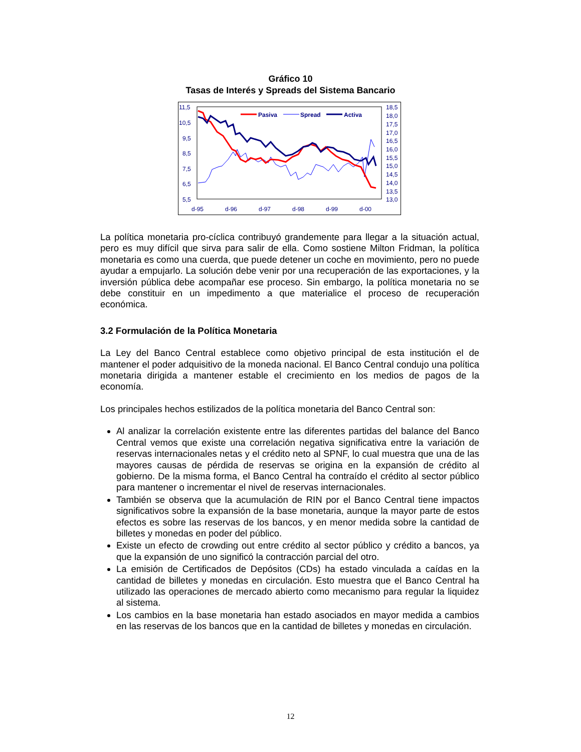Gráfico 10
Tasas de Interés y Spreads del Sistema Bancario
11,5
10,5
9,5
8,5
7,5
6,5
5,5
18,5
18,0
17,5
17,0
16,5
16,0
15,5
15,0
14,5
14,0
13,5
13,0
d-95
d-96
d-97
d-98
d-99
d-00
Pasiva
Spread
Activa
La política monetaria pro-cíclica contribuyó grandemente para llegar a la situación actual, pero es muy difícil que sirva para salir de ella. Como sostiene Milton Fridman, la política monetaria es como una cuerda, que puede detener un coche en movimiento, pero no puede ayudar a empujarlo. La solución debe venir por una recuperación de las exportaciones, y la inversión pública debe acompañar ese proceso. Sin embargo, la política monetaria no se debe constituir en un impedimento a que materialice el proceso de recuperación económica.
3.2 Formulación de la Política Monetaria
La Ley del Banco Central establece como objetivo principal de esta institución el de mantener el poder adquisitivo de la moneda nacional. El Banco Central condujo una política monetaria dirigida a mantener estable el crecimiento en los medios de pagos de la economía.
Los principales hechos estilizados de la política monetaria del Banco Central son:
Al analizar la correlación existente entre las diferentes partidas del balance del Banco Central vemos que existe una correlación negativa significativa entre la variación de reservas internacionales netas y el crédito neto al SPNF, lo cual muestra que una de las mayores causas de pérdida de reservas se origina en la expansión de crédito al gobierno. De la misma forma, el Banco Central ha contraído el crédito al sector público para mantener o incrementar el nivel de reservas internacionales.
También se observa que la acumulación de RIN por el Banco Central tiene impactos significativos sobre la expansión de la base monetaria, aunque la mayor parte de estos efectos es sobre las reservas de los bancos, y en menor medida sobre la cantidad de billetes y monedas en poder del público.
Existe un efecto de crowding out entre crédito al sector público y crédito a bancos, ya que la expansión de uno significó la contracción parcial del otro.
La emisión de Certificados de Depósitos (CDs) ha estado vinculada a caídas en la cantidad de billetes y monedas en circulación. Esto muestra que el Banco Central ha utilizado las operaciones de mercado abierto como mecanismo para regular la liquidez al sistema.
Los cambios en la base monetaria han estado asociados en mayor medida a cambios en las reservas de los bancos que en la cantidad de billetes y monedas en circulación.
12